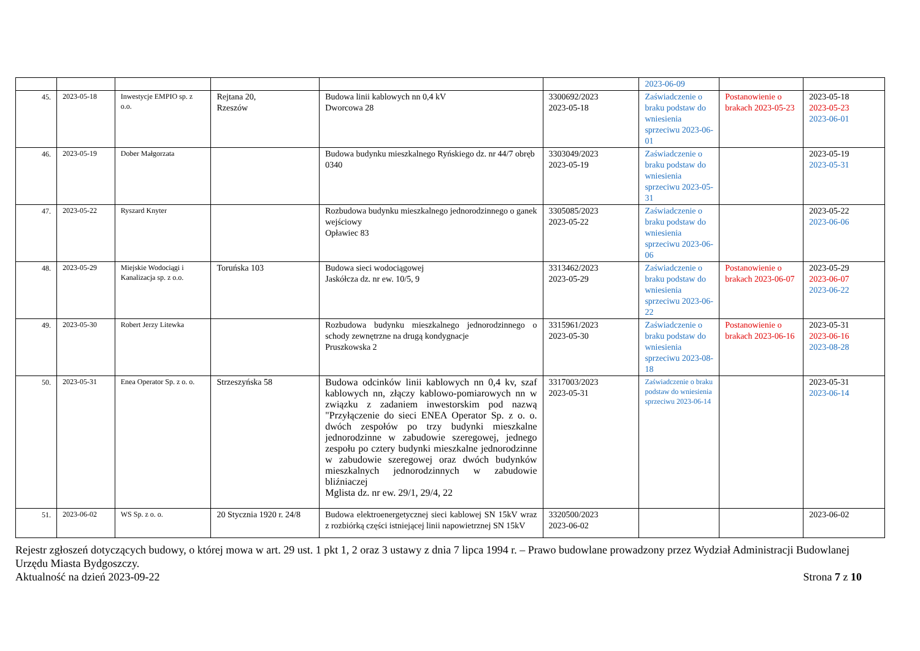| | | | | | | 2023-06-09 | | |
| 45. | 2023-05-18 | Inwestycje EMPIO sp. z o.o. | Rejtana 20, Rzeszów | Budowa linii kablowych nn 0,4 kV Dworcowa 28 | 3300692/2023 2023-05-18 | Zaświadczenie o braku podstaw do wniesienia sprzeciwu 2023-06-01 | Postanowienie o brakach 2023-05-23 | 2023-05-18 2023-05-23 2023-06-01 |
| 46. | 2023-05-19 | Dober Małgorzata | | Budowa budynku mieszkalnego Ryńskiego dz. nr 44/7 obręb 0340 | 3303049/2023 2023-05-19 | Zaświadczenie o braku podstaw do wniesienia sprzeciwu 2023-05-31 | | 2023-05-19 2023-05-31 |
| 47. | 2023-05-22 | Ryszard Knyter | | Rozbudowa budynku mieszkalnego jednorodzinnego o ganek wejściowy Opławiec 83 | 3305085/2023 2023-05-22 | Zaświadczenie o braku podstaw do wniesienia sprzeciwu 2023-06-06 | | 2023-05-22 2023-06-06 |
| 48. | 2023-05-29 | Miejskie Wodociągi i Kanalizacja sp. z o.o. | Toruńska 103 | Budowa sieci wodociągowej Jaskółcza dz. nr ew. 10/5, 9 | 3313462/2023 2023-05-29 | Zaświadczenie o braku podstaw do wniesienia sprzeciwu 2023-06-22 | Postanowienie o brakach 2023-06-07 | 2023-05-29 2023-06-07 2023-06-22 |
| 49. | 2023-05-30 | Robert Jerzy Litewka | | Rozbudowa budynku mieszkalnego jednorodzinnego o schody zewnętrzne na drugą kondygnacje Pruszkowska 2 | 3315961/2023 2023-05-30 | Zaświadczenie o braku podstaw do wniesienia sprzeciwu 2023-08-18 | Postanowienie o brakach 2023-06-16 | 2023-05-31 2023-06-16 2023-08-28 |
| 50. | 2023-05-31 | Enea Operator Sp. z o. o. | Strzeszyńska 58 | Budowa odcinków linii kablowych nn 0,4 kv, szaf kablowych nn, złączy kablowo-pomiarowych nn w związku z zadaniem inwestorskim pod nazwą "Przyłączenie do sieci ENEA Operator Sp. z o. o. dwóch zespołów po trzy budynki mieszkalne jednorodzinne w zabudowie szeregowej, jednego zespołu po cztery budynki mieszkalne jednorodzinne w zabudowie szeregowej oraz dwóch budynków mieszkalnych jednorodzinnych w zabudowie bliźniaczej Mglista dz. nr ew. 29/1, 29/4, 22 | 3317003/2023 2023-05-31 | Zaświadczenie o braku podstaw do wniesienia sprzeciwu 2023-06-14 | | 2023-05-31 2023-06-14 |
| 51. | 2023-06-02 | WS Sp. z o. o. | 20 Stycznia 1920 r. 24/8 | Budowa elektroenergetycznej sieci kablowej SN 15kV wraz z rozbiórką części istniejącej linii napowietrznej SN 15kV | 3320500/2023 2023-06-02 | | | 2023-06-02 |
Rejestr zgłoszeń dotyczących budowy, o której mowa w art. 29 ust. 1 pkt 1, 2 oraz 3 ustawy z dnia 7 lipca 1994 r. – Prawo budowlane prowadzony przez Wydział Administracji Budowlanej Urzędu Miasta Bydgoszczy.
Aktualność na dzień 2023-09-22 Strona 7 z 10